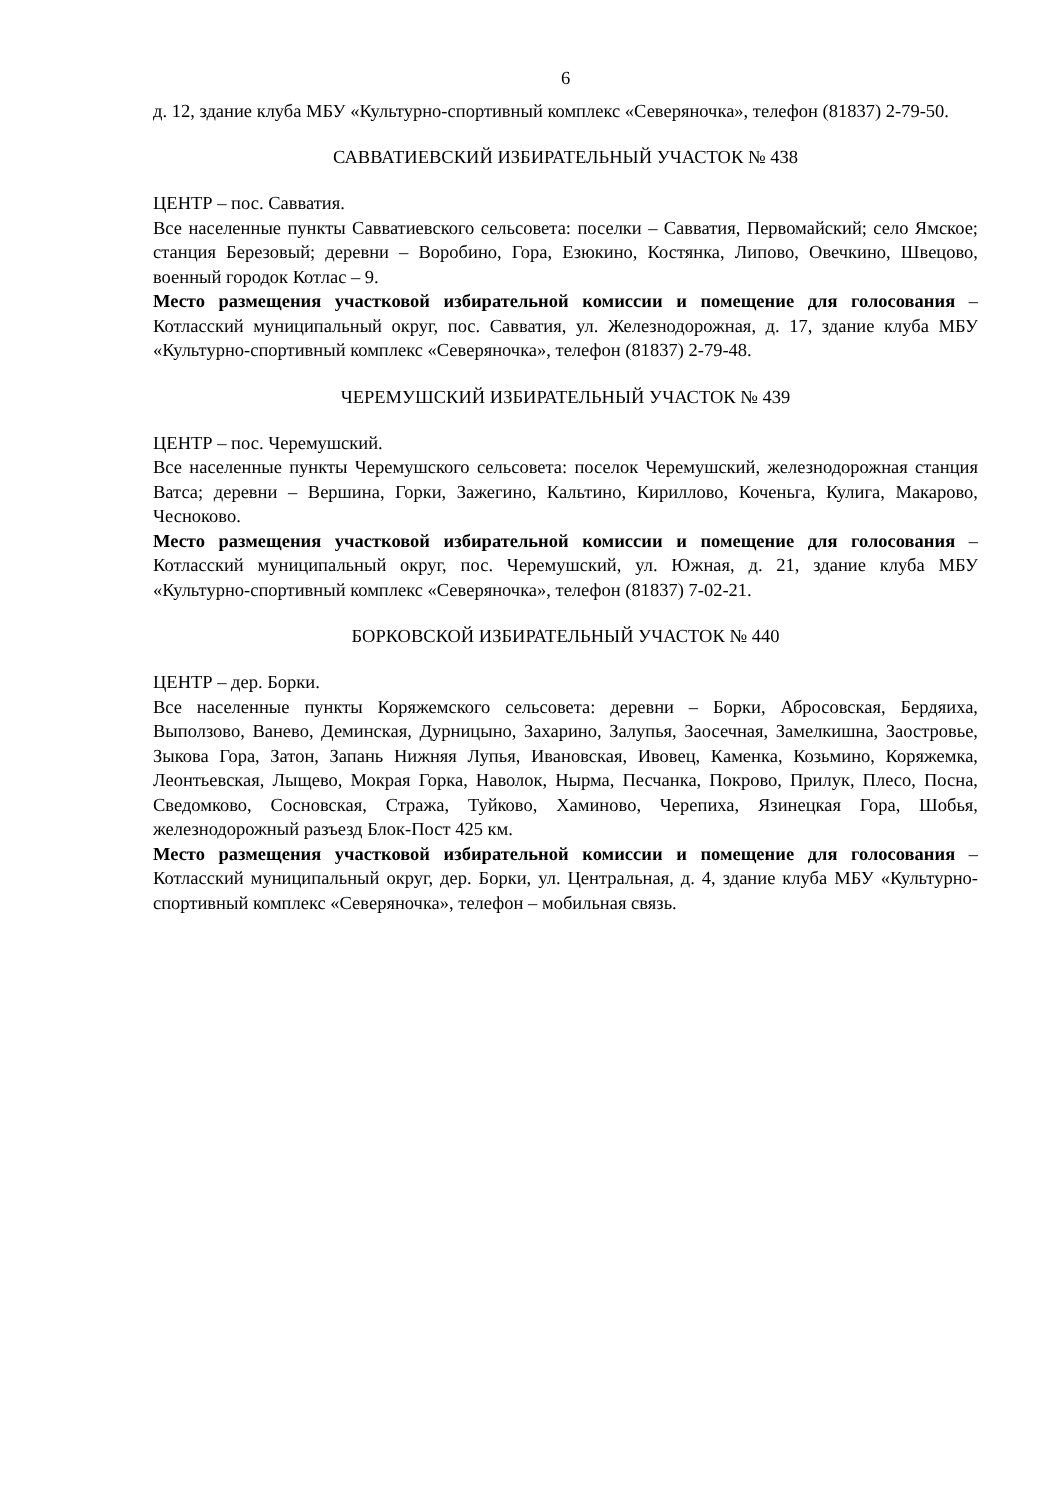6
д. 12, здание клуба МБУ «Культурно-спортивный комплекс «Северяночка», телефон (81837) 2-79-50.
САВВАТИЕВСКИЙ ИЗБИРАТЕЛЬНЫЙ УЧАСТОК № 438
ЦЕНТР – пос. Савватия.
Все населенные пункты Савватиевского сельсовета: поселки – Савватия, Первомайский; село Ямское; станция Березовый; деревни – Воробино, Гора, Езюкино, Костянка, Липово, Овечкино, Швецово, военный городок Котлас – 9.
Место размещения участковой избирательной комиссии и помещение для голосования – Котласский муниципальный округ, пос. Савватия, ул. Железнодорожная, д. 17, здание клуба МБУ «Культурно-спортивный комплекс «Северяночка», телефон (81837) 2-79-48.
ЧЕРЕМУШСКИЙ ИЗБИРАТЕЛЬНЫЙ УЧАСТОК № 439
ЦЕНТР – пос. Черемушский.
Все населенные пункты Черемушского сельсовета: поселок Черемушский, железнодорожная станция Ватса; деревни – Вершина, Горки, Зажегино, Кальтино, Кириллово, Коченьга, Кулига, Макарово, Чесноково.
Место размещения участковой избирательной комиссии и помещение для голосования – Котласский муниципальный округ, пос. Черемушский, ул. Южная, д. 21, здание клуба МБУ «Культурно-спортивный комплекс «Северяночка», телефон (81837) 7-02-21.
БОРКОВСКОЙ ИЗБИРАТЕЛЬНЫЙ УЧАСТОК № 440
ЦЕНТР – дер. Борки.
Все населенные пункты Коряжемского сельсовета: деревни – Борки, Абросовская, Бердяиха, Выползово, Ванево, Деминская, Дурницыно, Захарино, Залупья, Заосечная, Замелкишна, Заостровье, Зыкова Гора, Затон, Запань Нижняя Лупья, Ивановская, Ивовец, Каменка, Козьмино, Коряжемка, Леонтьевская, Лыщево, Мокрая Горка, Наволок, Нырма, Песчанка, Покрово, Прилук, Плесо, Посна, Сведомково, Сосновская, Стража, Туйково, Хаминово, Черепиха, Язинецкая Гора, Шобья, железнодорожный разъезд Блок-Пост 425 км.
Место размещения участковой избирательной комиссии и помещение для голосования – Котласский муниципальный округ, дер. Борки, ул. Центральная, д. 4, здание клуба МБУ «Культурно-спортивный комплекс «Северяночка», телефон – мобильная связь.